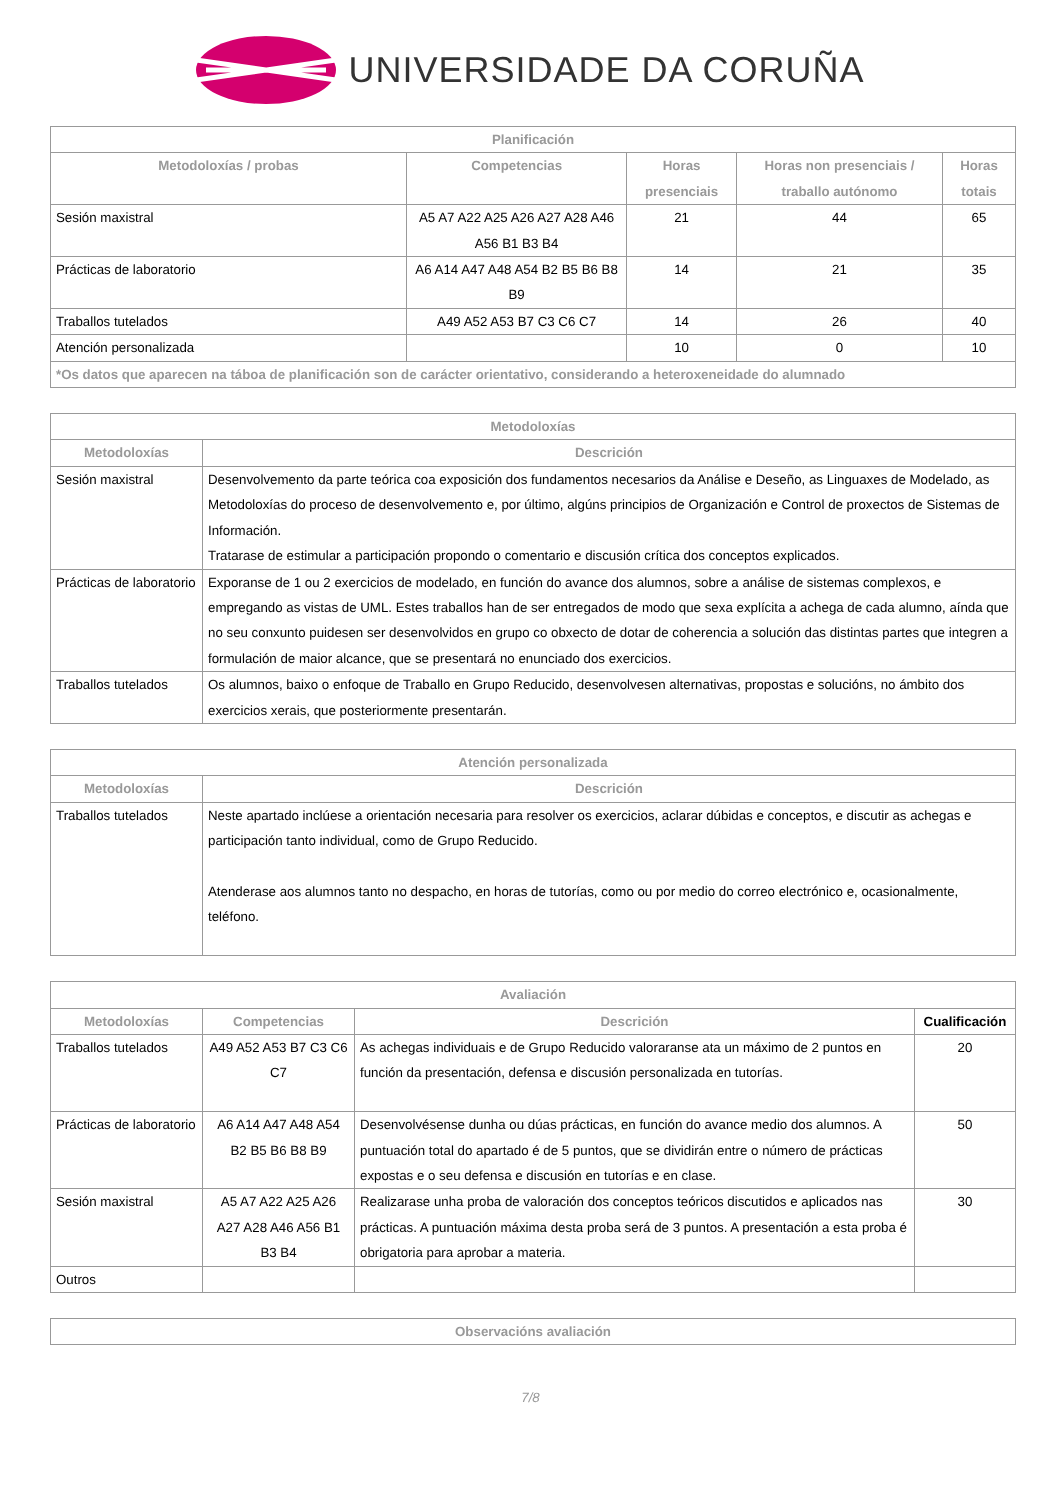UNIVERSIDADE DA CORUÑA
| Planificación | | | | |
| --- | --- | --- | --- | --- |
| Metodoloxías / probas | Competencias | Horas presenciais | Horas non presenciais / traballo autónomo | Horas totais |
| Sesión maxistral | A5 A7 A22 A25 A26 A27 A28 A46 A56 B1 B3 B4 | 21 | 44 | 65 |
| Prácticas de laboratorio | A6 A14 A47 A48 A54 B2 B5 B6 B8 B9 | 14 | 21 | 35 |
| Traballos tutelados | A49 A52 A53 B7 C3 C6 C7 | 14 | 26 | 40 |
| Atención personalizada | | 10 | 0 | 10 |
| *Os datos que aparecen na táboa de planificación son de carácter orientativo, considerando a heteroxeneidade do alumnado | | | | |
| Metodoloxías | |
| --- | --- |
| Metodoloxías | Descrición |
| Sesión maxistral | Desenvolvemento da parte teórica coa exposición dos fundamentos necesarios da Análise e Deseño, as Linguaxes de Modelado, as Metodoloxías do proceso de desenvolvemento e, por último, algúns principios de Organización e Control de proxectos de Sistemas de Información. Tratarase de estimular a participación propondo o comentario e discusión crítica dos conceptos explicados. |
| Prácticas de laboratorio | Exporanse de 1 ou 2 exercicios de modelado, en función do avance dos alumnos, sobre a análise de sistemas complexos, e empregando as vistas de UML. Estes traballos han de ser entregados de modo que sexa explícita a achega de cada alumno, aínda que no seu conxunto puidesen ser desenvolvidos en grupo co obxecto de dotar de coherencia a solución das distintas partes que integren a formulación de maior alcance, que se presentará no enunciado dos exercicios. |
| Traballos tutelados | Os alumnos, baixo o enfoque de Traballo en Grupo Reducido, desenvolvesen alternativas, propostas e solucións, no ámbito dos exercicios xerais, que posteriormente presentarán. |
| Atención personalizada | |
| --- | --- |
| Metodoloxías | Descrición |
| Traballos tutelados | Neste apartado inclúese a orientación necesaria para resolver os exercicios, aclarar dúbidas e conceptos, e discutir as achegas e participación tanto individual, como de Grupo Reducido. Atenderase aos alumnos tanto no despacho, en horas de tutorías, como ou por medio do correo electrónico e, ocasionalmente, teléfono. |
| Avaliación | | | |
| --- | --- | --- | --- |
| Metodoloxías | Competencias | Descrición | Cualificación |
| Traballos tutelados | A49 A52 A53 B7 C3 C6 C7 | As achegas individuais e de Grupo Reducido valoraranse ata un máximo de 2 puntos en función da presentación, defensa e discusión personalizada en tutorías. | 20 |
| Prácticas de laboratorio | A6 A14 A47 A48 A54 B2 B5 B6 B8 B9 | Desenvolvésense dunha ou dúas prácticas, en función do avance medio dos alumnos. A puntuación total do apartado é de 5 puntos, que se dividirán entre o número de prácticas expostas e o seu defensa e discusión en tutorías e en clase. | 50 |
| Sesión maxistral | A5 A7 A22 A25 A26 A27 A28 A46 A56 B1 B3 B4 | Realizarase unha proba de valoración dos conceptos teóricos discutidos e aplicados nas prácticas. A puntuación máxima desta proba será de 3 puntos. A presentación a esta proba é obrigatoria para aprobar a materia. | 30 |
| Outros | | | |
| Observacións avaliación |
| --- |
7/8